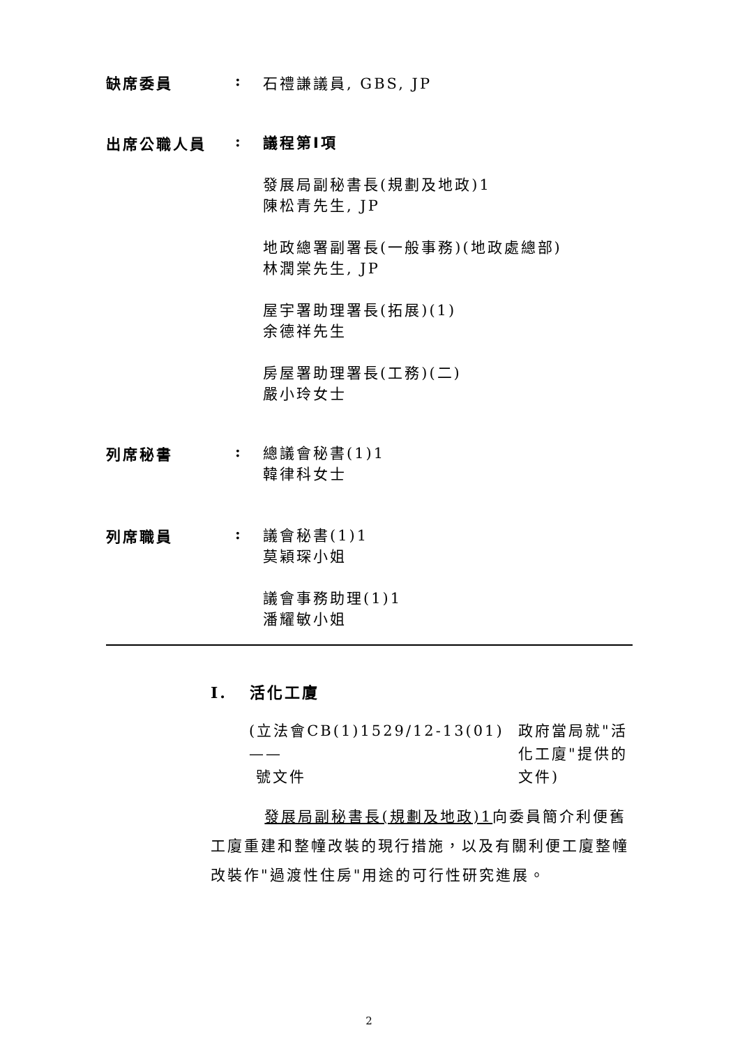缺席委員 : 石禮謙議員, GBS, JP
出席公職人員 :
議程第I項
發展局副秘書長(規劃及地政)1
陳松青先生, JP
地政總署副署長(一般事務)(地政處總部)
林潤棠先生, JP
屋宇署助理署長(拓展)(1)
余德祥先生
房屋署助理署長(工務)(二)
嚴小玲女士
列席秘書 :
總議會秘書(1)1
韓律科女士
列席職員 :
議會秘書(1)1
莫穎琛小姐
議會事務助理(1)1
潘耀敏小姐
I. 活化工廈
(立法會CB(1)1529/12-13(01) ——
號文件
政府當局就"活化工廈"提供的文件)
發展局副秘書長(規劃及地政)1向委員簡介利便舊工廈重建和整幢改裝的現行措施，以及有關利便工廈整幢改裝作"過渡性住房"用途的可行性研究進展。
2